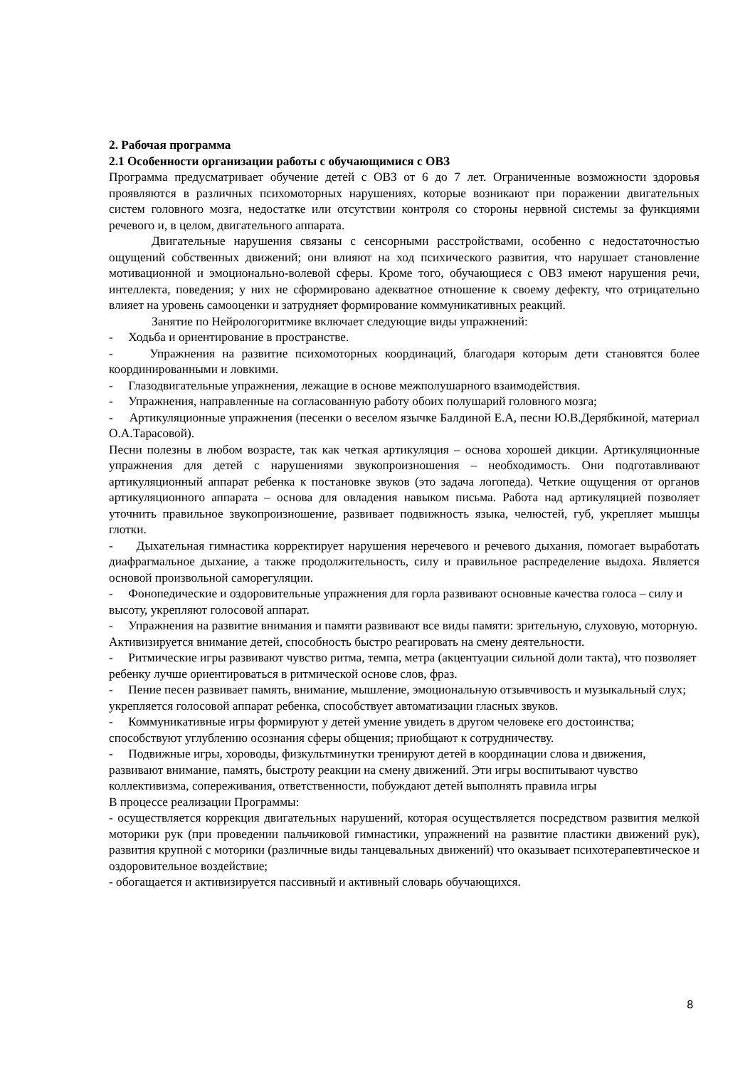2. Рабочая программа
2.1 Особенности организации работы с обучающимися с ОВЗ
Программа предусматривает обучение детей с ОВЗ от 6 до 7 лет. Ограниченные возможности здоровья проявляются в различных психомоторных нарушениях, которые возникают при поражении двигательных систем головного мозга, недостатке или отсутствии контроля со стороны нервной системы за функциями речевого и, в целом, двигательного аппарата.
Двигательные нарушения связаны с сенсорными расстройствами, особенно с недостаточностью ощущений собственных движений; они влияют на ход психического развития, что нарушает становление мотивационной и эмоционально-волевой сферы. Кроме того, обучающиеся с ОВЗ имеют нарушения речи, интеллекта, поведения; у них не сформировано адекватное отношение к своему дефекту, что отрицательно влияет на уровень самооценки и затрудняет формирование коммуникативных реакций.
Занятие по Нейрологоритмике включает следующие виды упражнений:
- Ходьба и ориентирование в пространстве.
- Упражнения на развитие психомоторных координаций, благодаря которым дети становятся более координированными и ловкими.
- Глазодвигательные упражнения, лежащие в основе межполушарного взаимодействия.
- Упражнения, направленные на согласованную работу обоих полушарий головного мозга;
- Артикуляционные упражнения (песенки о веселом язычке Балдиной Е.А, песни Ю.В.Дерябкиной, материал О.А.Тарасовой).
Песни полезны в любом возрасте, так как четкая артикуляция – основа хорошей дикции. Артикуляционные упражнения для детей с нарушениями звукопроизношения – необходимость. Они подготавливают артикуляционный аппарат ребенка к постановке звуков (это задача логопеда). Четкие ощущения от органов артикуляционного аппарата – основа для овладения навыком письма. Работа над артикуляцией позволяет уточнить правильное звукопроизношение, развивает подвижность языка, челюстей, губ, укрепляет мышцы глотки.
- Дыхательная гимнастика корректирует нарушения неречевого и речевого дыхания, помогает выработать диафрагмальное дыхание, а также продолжительность, силу и правильное распределение выдоха. Является основой произвольной саморегуляции.
- Фонопедические и оздоровительные упражнения для горла развивают основные качества голоса – силу и высоту, укрепляют голосовой аппарат.
- Упражнения на развитие внимания и памяти развивают все виды памяти: зрительную, слуховую, моторную. Активизируется внимание детей, способность быстро реагировать на смену деятельности.
- Ритмические игры развивают чувство ритма, темпа, метра (акцентуации сильной доли такта), что позволяет ребенку лучше ориентироваться в ритмической основе слов, фраз.
- Пение песен развивает память, внимание, мышление, эмоциональную отзывчивость и музыкальный слух; укрепляется голосовой аппарат ребенка, способствует автоматизации гласных звуков.
- Коммуникативные игры формируют у детей умение увидеть в другом человеке его достоинства; способствуют углублению осознания сферы общения; приобщают к сотрудничеству.
- Подвижные игры, хороводы, физкультминутки тренируют детей в координации слова и движения, развивают внимание, память, быстроту реакции на смену движений. Эти игры воспитывают чувство коллективизма, сопереживания, ответственности, побуждают детей выполнять правила игры
В процессе реализации Программы:
- осуществляется коррекция двигательных нарушений, которая осуществляется посредством развития мелкой моторики рук (при проведении пальчиковой гимнастики, упражнений на развитие пластики движений рук), развития крупной с моторики (различные виды танцевальных движений) что оказывает психотерапевтическое и оздоровительное воздействие;
- обогащается и активизируется пассивный и активный словарь обучающихся.
8